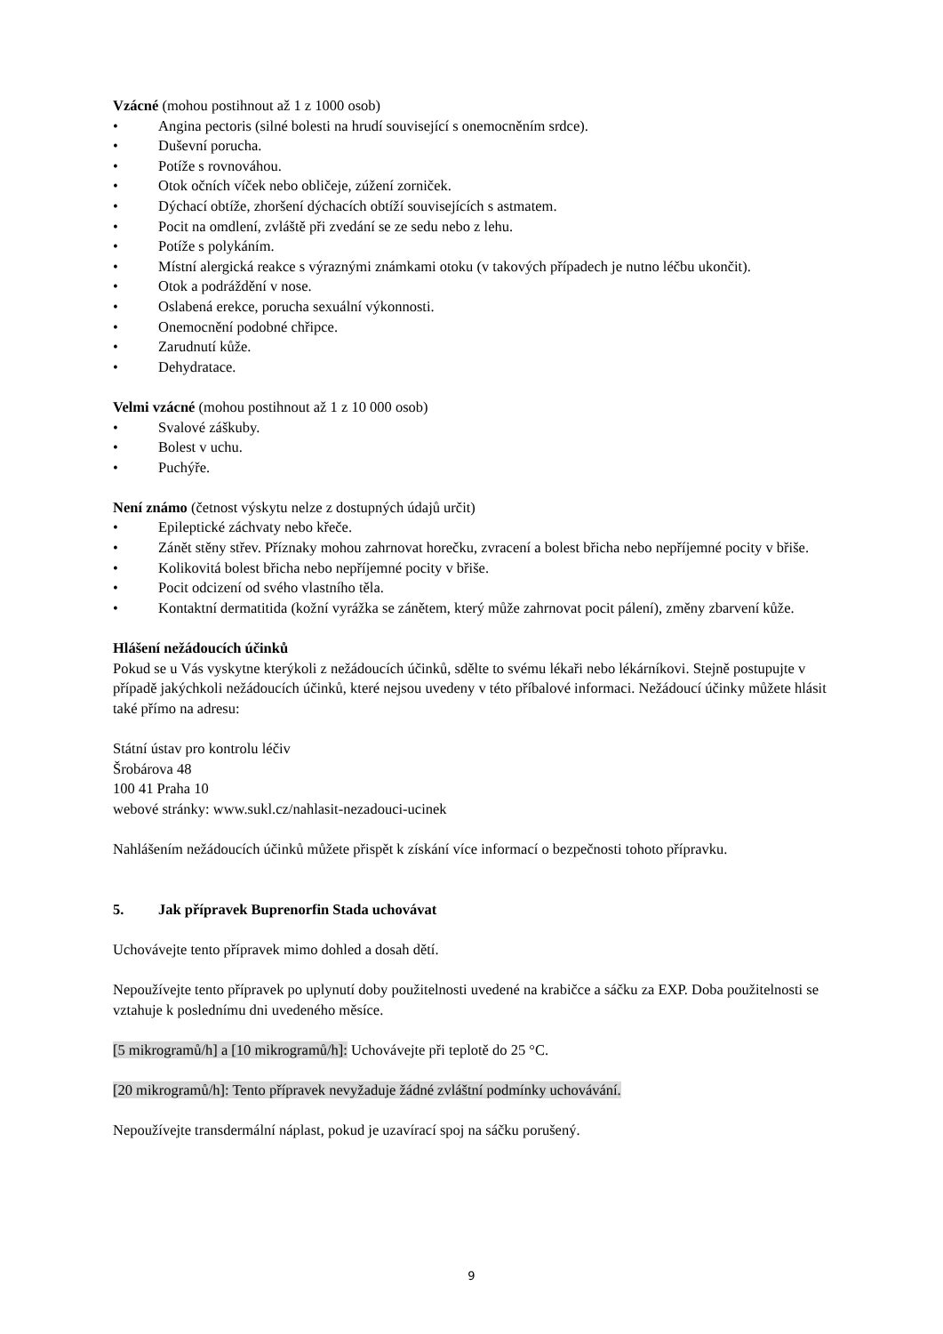Vzácné (mohou postihnout až 1 z 1000 osob)
• Angina pectoris (silné bolesti na hrudí související s onemocněním srdce).
• Duševní porucha.
• Potíže s rovnováhou.
• Otok očních víček nebo obličeje, zúžení zorniček.
• Dýchací obtíže, zhoršení dýchacích obtíží souvisejících s astmatem.
• Pocit na omdlení, zvláště při zvedání se ze sedu nebo z lehu.
• Potíže s polykáním.
• Místní alergická reakce s výraznými známkami otoku (v takových případech je nutno léčbu ukončit).
• Otok a podráždění v nose.
• Oslabená erekce, porucha sexuální výkonnosti.
• Onemocnění podobné chřipce.
• Zarudnutí kůže.
• Dehydratace.
Velmi vzácné (mohou postihnout až 1 z 10 000 osob)
• Svalové záškuby.
• Bolest v uchu.
• Puchýře.
Není známo (četnost výskytu nelze z dostupných údajů určit)
• Epileptické záchvaty nebo křeče.
• Zánět stěny střev. Příznaky mohou zahrnovat horečku, zvracení a bolest břicha nebo nepříjemné pocity v břiše.
• Kolikovitá bolest břicha nebo nepříjemné pocity v břiše.
• Pocit odcizení od svého vlastního těla.
• Kontaktní dermatitida (kožní vyrážka se zánětem, který může zahrnovat pocit pálení), změny zbarvení kůže.
Hlášení nežádoucích účinků
Pokud se u Vás vyskytne kterýkoli z nežádoucích účinků, sdělte to svému lékaři nebo lékárníkovi. Stejně postupujte v případě jakýchkoli nežádoucích účinků, které nejsou uvedeny v této příbalové informaci. Nežádoucí účinky můžete hlásit také přímo na adresu:
Státní ústav pro kontrolu léčiv
Šrobárova 48
100 41 Praha 10
webové stránky: www.sukl.cz/nahlasit-nezadouci-ucinek
Nahlášením nežádoucích účinků můžete přispět k získání více informací o bezpečnosti tohoto přípravku.
5. Jak přípravek Buprenorfin Stada uchovávat
Uchovávejte tento přípravek mimo dohled a dosah dětí.
Nepoužívejte tento přípravek po uplynutí doby použitelnosti uvedené na krabičce a sáčku za EXP. Doba použitelnosti se vztahuje k poslednímu dni uvedeného měsíce.
[5 mikrogramů/h] a [10 mikrogramů/h]: Uchovávejte při teplotě do 25 °C.
[20 mikrogramů/h]: Tento přípravek nevyžaduje žádné zvláštní podmínky uchovávání.
Nepoužívejte transdermální náplast, pokud je uzavírací spoj na sáčku porušený.
9